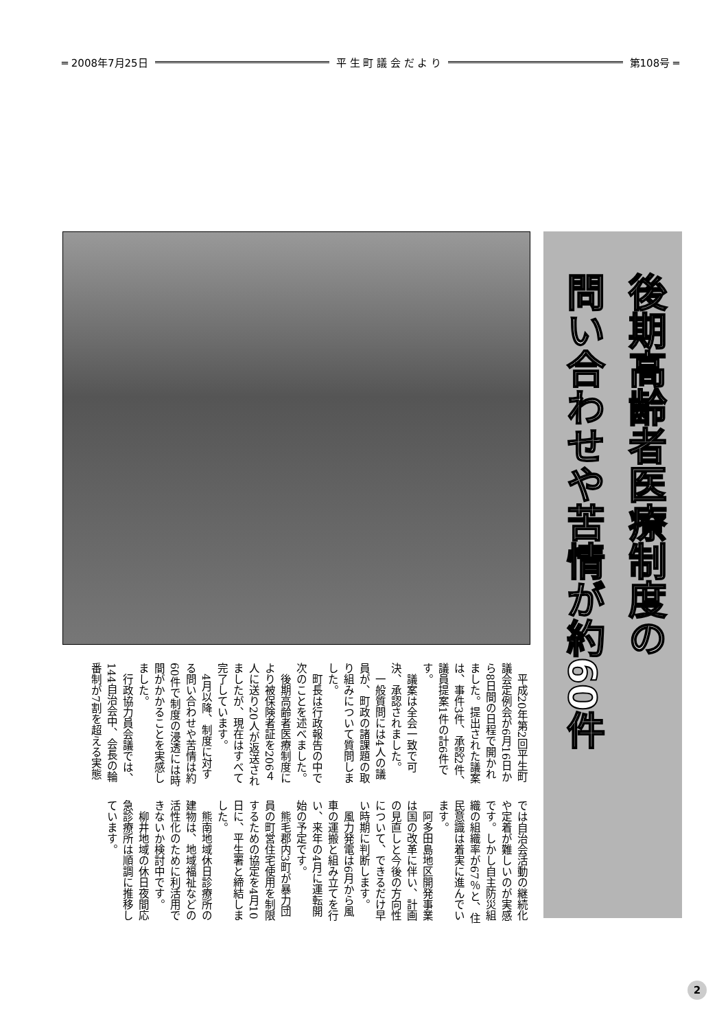═ 2008年7月25日 平 生 町 議 会 だ よ り 第108号 ═
後期高齢者医療制度の
問い合わせや苦情が約60件
平成20年第2回平生町議会定例会が6月16日から8日間の日程で開かれました。提出された議案は、事件3件、承認2件、議員提案1件の計6件です。
議案は全会一致で可決、承認されました。
一般質問には4人の議員が、町政の諸課題の取り組みについて質問しました。
町長は行政報告の中で次のことを述べました。
後期高齢者医療制度により被保険者証を206４人に送り20人が返送されましたが、現在はすべて完了しています。
4月以降、制度に対する問い合わせや苦情は約60件で制度の浸透には時間がかかることを実感しました。
行政協力員会議では、144自治会中、会長の輪番制が7割を超える実態では自治会活動の継続化や定着が難しいのが実感です。しかし自主防災組織の組織率が67％と、住民意識は着実に進んでいます。
阿多田島地区開発事業は国の改革に伴い、計画の見直しと今後の方向性について、できるだけ早い時期に判断します。
風力発電は6月から風車の運搬と組み立てを行い、来年の4月に運転開始の予定です。
熊毛郡内3町が暴力団員の町営住宅使用を制限するための協定を4月10日に、平生署と締結しました。
熊南地域休日診療所の建物は、地域福祉などの活性化のために利活用できないか検討中です。
柳井地域の休日夜間応急診療所は順調に推移しています。
2